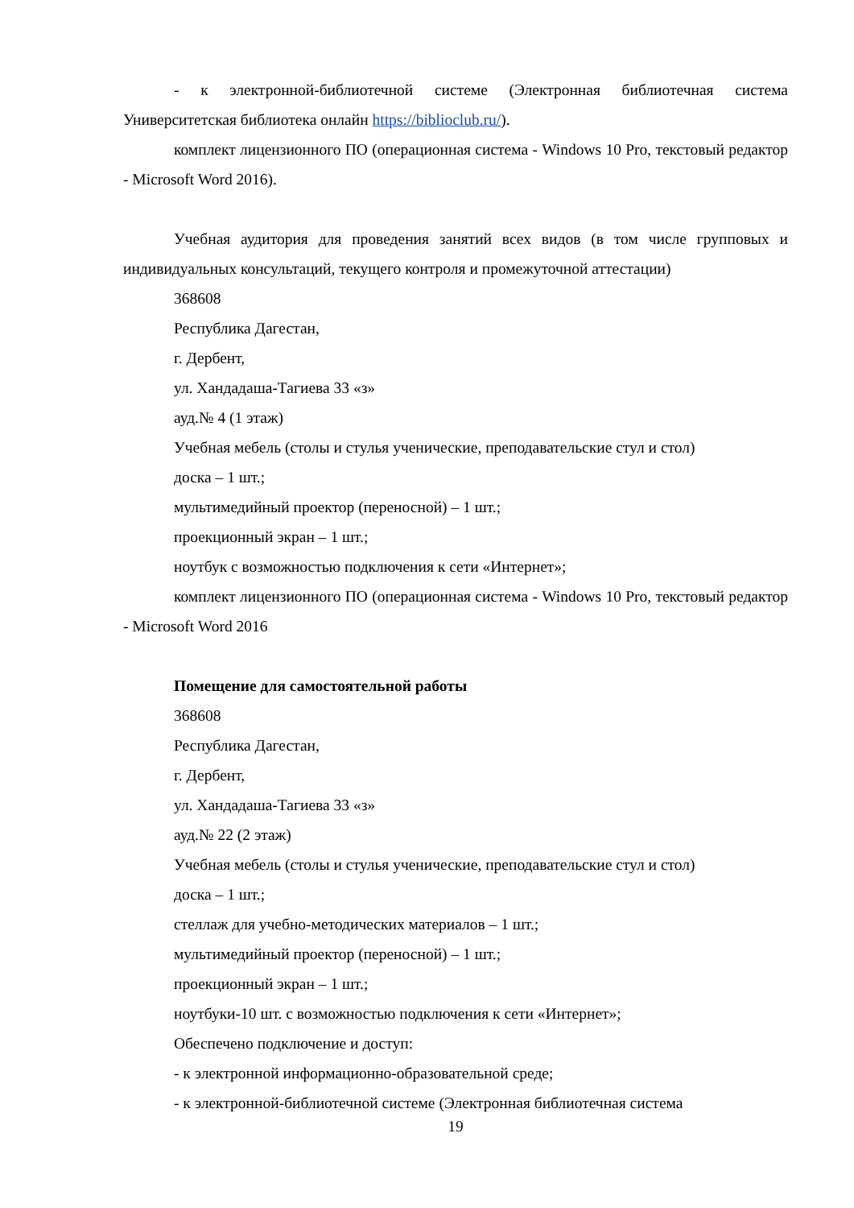- к электронной-библиотечной системе (Электронная библиотечная система Университетская библиотека онлайн https://biblioclub.ru/).
комплект лицензионного ПО (операционная система - Windows 10 Pro, текстовый редактор - Microsoft Word 2016).
Учебная аудитория для проведения занятий всех видов (в том числе групповых и индивидуальных консультаций, текущего контроля и промежуточной аттестации)
368608
Республика Дагестан,
г. Дербент,
ул. Хандадаша-Тагиева 33 «з»
ауд.№ 4 (1 этаж)
Учебная мебель (столы и стулья ученические, преподавательские стул и стол)
доска – 1 шт.;
мультимедийный проектор (переносной) – 1 шт.;
проекционный экран – 1 шт.;
ноутбук с возможностью подключения к сети «Интернет»;
комплект лицензионного ПО (операционная система - Windows 10 Pro, текстовый редактор - Microsoft Word 2016
Помещение для самостоятельной работы
368608
Республика Дагестан,
г. Дербент,
ул. Хандадаша-Тагиева 33 «з»
ауд.№ 22 (2 этаж)
Учебная мебель (столы и стулья ученические, преподавательские стул и стол)
доска – 1 шт.;
стеллаж для учебно-методических материалов – 1 шт.;
мультимедийный проектор (переносной) – 1 шт.;
проекционный экран – 1 шт.;
ноутбуки-10 шт. с возможностью подключения к сети «Интернет»;
Обеспечено подключение и доступ:
- к электронной информационно-образовательной среде;
- к электронной-библиотечной системе (Электронная библиотечная система
19